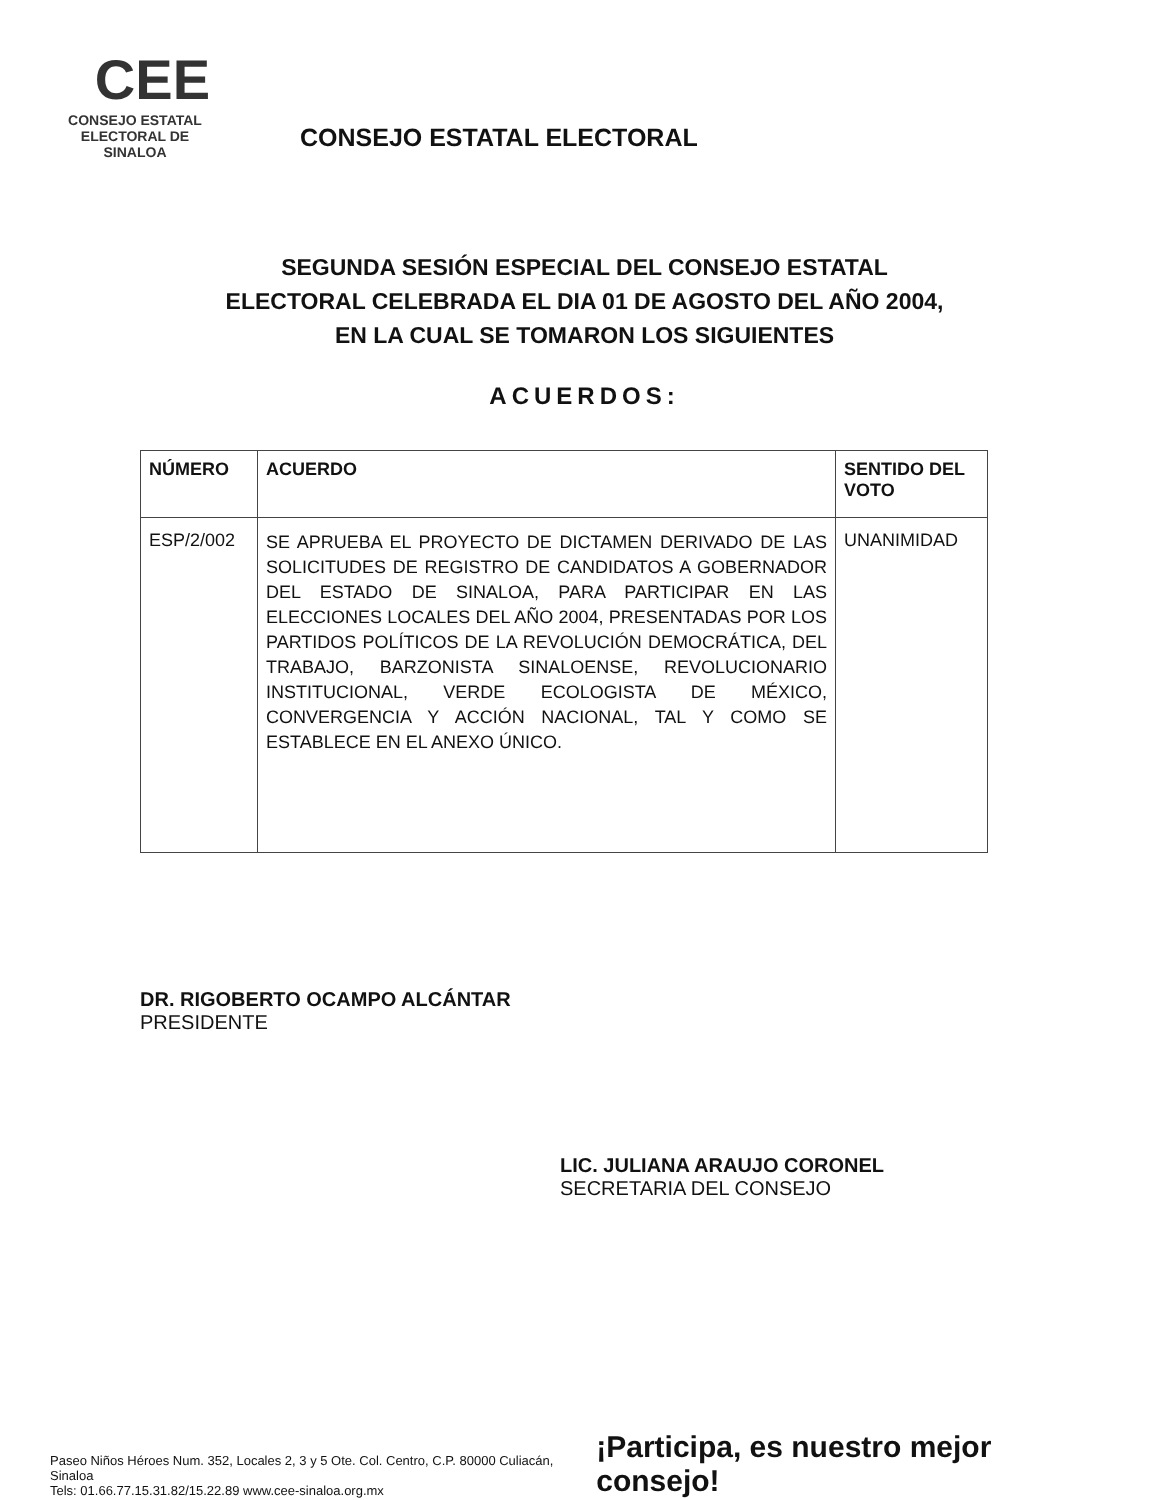CEE
CONSEJO ESTATAL
ELECTORAL DE SINALOA
CONSEJO ESTATAL ELECTORAL
SEGUNDA SESIÓN ESPECIAL DEL CONSEJO ESTATAL
ELECTORAL CELEBRADA EL DIA 01 DE AGOSTO DEL AÑO 2004,
EN LA CUAL SE TOMARON LOS SIGUIENTES
ACUERDOS:
| NÚMERO | ACUERDO | SENTIDO DEL VOTO |
| --- | --- | --- |
| ESP/2/002 | SE APRUEBA EL PROYECTO DE DICTAMEN DERIVADO DE LAS SOLICITUDES DE REGISTRO DE CANDIDATOS A GOBERNADOR DEL ESTADO DE SINALOA, PARA PARTICIPAR EN LAS ELECCIONES LOCALES DEL AÑO 2004, PRESENTADAS POR LOS PARTIDOS POLÍTICOS DE LA REVOLUCIÓN DEMOCRÁTICA, DEL TRABAJO, BARZONISTA SINALOENSE, REVOLUCIONARIO INSTITUCIONAL, VERDE ECOLOGISTA DE MÉXICO, CONVERGENCIA Y ACCIÓN NACIONAL, TAL Y COMO SE ESTABLECE EN EL ANEXO ÚNICO. | UNANIMIDAD |
DR. RIGOBERTO OCAMPO ALCÁNTAR
PRESIDENTE
LIC. JULIANA ARAUJO CORONEL
SECRETARIA DEL CONSEJO
Paseo Niños Héroes Num. 352, Locales 2, 3 y 5 Ote. Col. Centro, C.P. 80000 Culiacán, Sinaloa
Tels: 01.66.77.15.31.82/15.22.89 www.cee-sinaloa.org.mx
¡Participa, es nuestro mejor consejo!